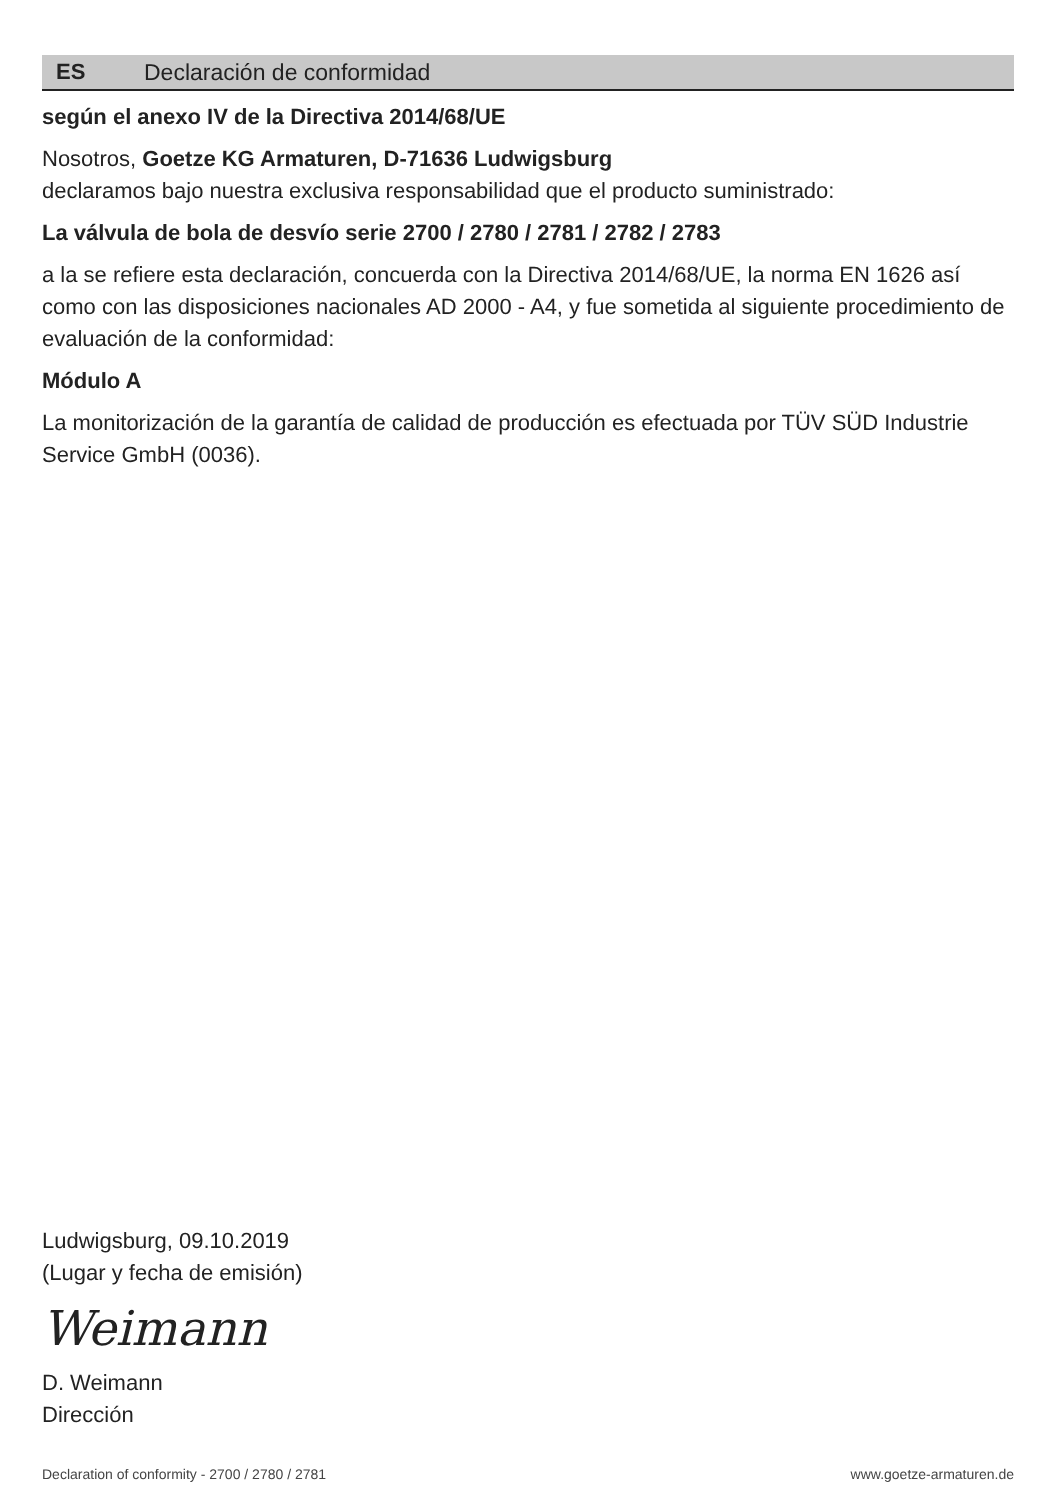ES Declaración de conformidad
según el anexo IV de la Directiva 2014/68/UE
Nosotros, Goetze KG Armaturen, D-71636 Ludwigsburg
declaramos bajo nuestra exclusiva responsabilidad que el producto suministrado:
La válvula de bola de desvío serie 2700 / 2780 / 2781 / 2782 / 2783
a la se refiere esta declaración, concuerda con la Directiva 2014/68/UE, la norma EN 1626 así como con las disposiciones nacionales AD 2000 - A4, y fue sometida al siguiente procedimiento de evaluación de la conformidad:
Módulo A
La monitorización de la garantía de calidad de producción es efectuada por TÜV SÜD Industrie Service GmbH (0036).
Ludwigsburg, 09.10.2019
(Lugar y fecha de emisión)
Weimann
D. Weimann
Dirección
Declaration of conformity - 2700 / 2780 / 2781 www.goetze-armaturen.de